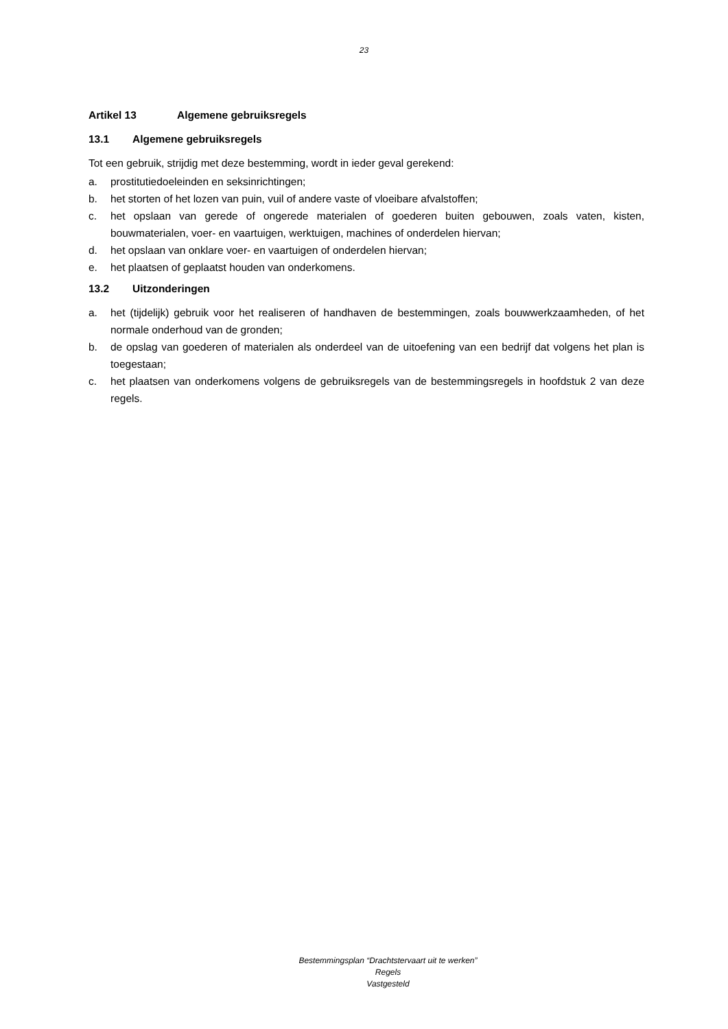23
Artikel 13 Algemene gebruiksregels
13.1 Algemene gebruiksregels
Tot een gebruik, strijdig met deze bestemming, wordt in ieder geval gerekend:
a. prostitutiedoeleinden en seksinrichtingen;
b. het storten of het lozen van puin, vuil of andere vaste of vloeibare afvalstoffen;
c. het opslaan van gerede of ongerede materialen of goederen buiten gebouwen, zoals vaten, kisten, bouwmaterialen, voer- en vaartuigen, werktuigen, machines of onderdelen hiervan;
d. het opslaan van onklare voer- en vaartuigen of onderdelen hiervan;
e. het plaatsen of geplaatst houden van onderkomens.
13.2 Uitzonderingen
a. het (tijdelijk) gebruik voor het realiseren of handhaven de bestemmingen, zoals bouwwerkzaamheden, of het normale onderhoud van de gronden;
b. de opslag van goederen of materialen als onderdeel van de uitoefening van een bedrijf dat volgens het plan is toegestaan;
c. het plaatsen van onderkomens volgens de gebruiksregels van de bestemmingsregels in hoofdstuk 2 van deze regels.
Bestemmingsplan “Drachtstervaart uit te werken”
Regels
Vastgesteld